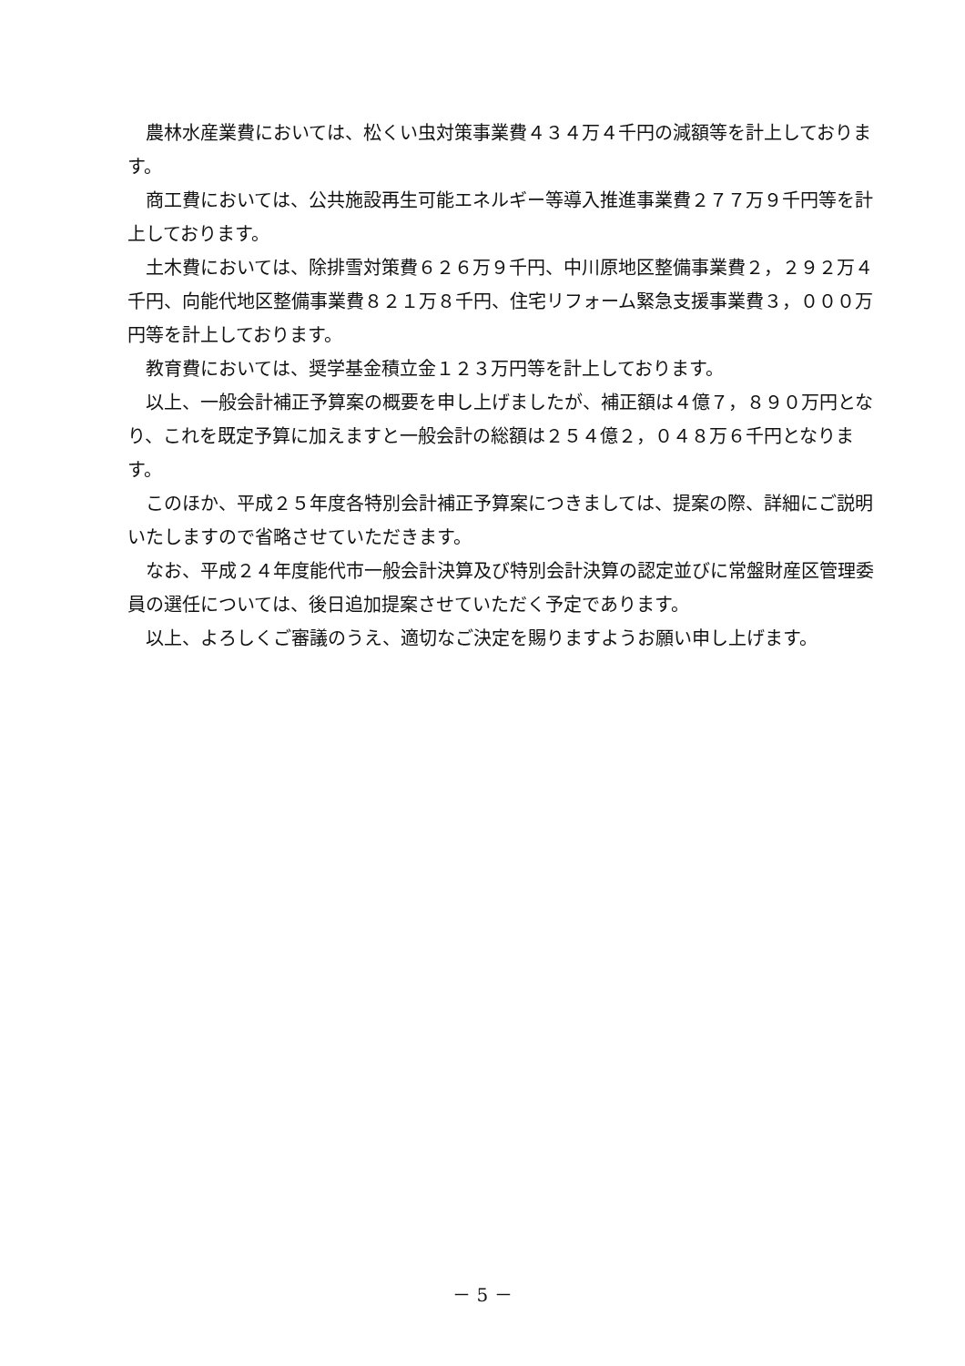農林水産業費においては、松くい虫対策事業費４３４万４千円の減額等を計上しております。
商工費においては、公共施設再生可能エネルギー等導入推進事業費２７７万９千円等を計上しております。
土木費においては、除排雪対策費６２６万９千円、中川原地区整備事業費２，２９２万４千円、向能代地区整備事業費８２１万８千円、住宅リフォーム緊急支援事業費３，０００万円等を計上しております。
教育費においては、奨学基金積立金１２３万円等を計上しております。
以上、一般会計補正予算案の概要を申し上げましたが、補正額は４億７，８９０万円となり、これを既定予算に加えますと一般会計の総額は２５４億２，０４８万６千円となります。
このほか、平成２５年度各特別会計補正予算案につきましては、提案の際、詳細にご説明いたしますので省略させていただきます。
なお、平成２４年度能代市一般会計決算及び特別会計決算の認定並びに常盤財産区管理委員の選任については、後日追加提案させていただく予定であります。
以上、よろしくご審議のうえ、適切なご決定を賜りますようお願い申し上げます。
－ 5 －